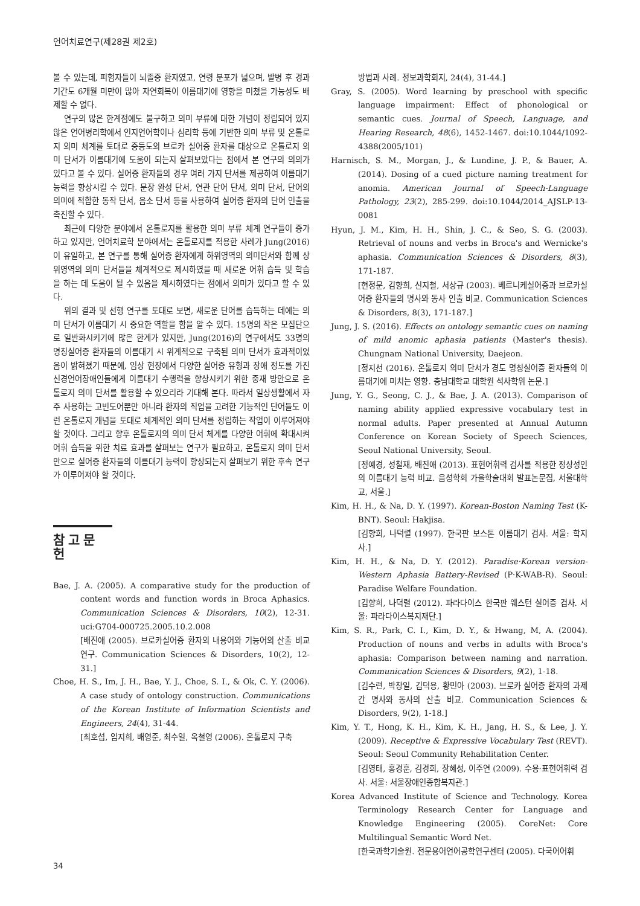언어치료연구(제28권 제2호)
볼 수 있는데, 피험자들이 뇌졸중 환자였고, 연령 분포가 넓으며, 발병 후 경과 기간도 6개월 미만이 많아 자연회복이 이름대기에 영향을 미쳤을 가능성도 배제할 수 없다.
연구의 많은 한계점에도 불구하고 의미 부류에 대한 개념이 정립되어 있지 않은 언어병리학에서 인지언어학이나 심리학 등에 기반한 의미 부류 및 온톨로지 의미 체계를 토대로 중등도의 브로카 실어증 환자를 대상으로 온톨로지 의미 단서가 이름대기에 도움이 되는지 살펴보았다는 점에서 본 연구의 의의가 있다고 볼 수 있다. 실어증 환자들의 경우 여러 가지 단서를 제공하여 이름대기 능력을 향상시킬 수 있다. 문장 완성 단서, 연관 단어 단서, 의미 단서, 단어의 의미에 적합한 동작 단서, 음소 단서 등을 사용하여 실어증 환자의 단어 인출을 촉진할 수 있다.
최근에 다양한 분야에서 온톨로지를 활용한 의미 부류 체계 연구들이 증가하고 있지만, 언어치료학 분야에서는 온톨로지를 적용한 사례가 Jung(2016)이 유일하고, 본 연구를 통해 실어증 환자에게 하위영역의 의미단서와 함께 상위영역의 의미 단서들을 체계적으로 제시하였을 때 새로운 어휘 습득 및 학습을 하는 데 도움이 될 수 있음을 제시하였다는 점에서 의미가 있다고 할 수 있다.
위의 결과 및 선행 연구를 토대로 보면, 새로운 단어를 습득하는 데에는 의미 단서가 이름대기 시 중요한 역할을 함을 알 수 있다. 15명의 작은 모집단으로 일반화시키기에 많은 한계가 있지만, Jung(2016)의 연구에서도 33명의 명칭실어증 환자들의 이름대기 시 위계적으로 구축된 의미 단서가 효과적이었음이 밝혀졌기 때문에, 임상 현장에서 다양한 실어증 유형과 장애 정도를 가진 신경언어장애인들에게 이름대기 수행력을 향상시키기 위한 중재 방안으로 온톨로지 의미 단서를 활용할 수 있으리라 기대해 본다. 따라서 일상생활에서 자주 사용하는 고빈도어뿐만 아니라 환자의 직업을 고려한 기능적인 단어들도 이런 온톨로지 개념을 토대로 체계적인 의미 단서를 정립하는 작업이 이루어져야 할 것이다. 그리고 향후 온톨로지의 의미 단서 체계를 다양한 어휘에 확대시켜 어휘 습득을 위한 치료 효과를 살펴보는 연구가 필요하고, 온톨로지 의미 단서만으로 실어증 환자들의 이름대기 능력이 향상되는지 살펴보기 위한 후속 연구가 이루어져야 할 것이다.
참고문헌
Bae, J. A. (2005). A comparative study for the production of content words and function words in Broca Aphasics. Communication Sciences & Disorders, 10(2), 12-31. uci:G704-000725.2005.10.2.008
[배진애 (2005). 브로카실어증 환자의 내용어와 기능어의 산출 비교 연구. Communication Sciences & Disorders, 10(2), 12-31.]
Choe, H. S., Im, J. H., Bae, Y. J., Choe, S. I., & Ok, C. Y. (2006). A case study of ontology construction. Communications of the Korean Institute of Information Scientists and Engineers, 24(4), 31-44.
[최호섭, 임지희, 배영준, 최수일, 옥철영 (2006). 온톨로지 구축
방법과 사례. 정보과학회지, 24(4), 31-44.]
Gray, S. (2005). Word learning by preschool with specific language impairment: Effect of phonological or semantic cues. Journal of Speech, Language, and Hearing Research, 48(6), 1452-1467. doi:10.1044/1092-4388(2005/101)
Harnisch, S. M., Morgan, J., & Lundine, J. P., & Bauer, A. (2014). Dosing of a cued picture naming treatment for anomia. American Journal of Speech-Language Pathology, 23(2), 285-299. doi:10.1044/2014_AJSLP-13-0081
Hyun, J. M., Kim, H. H., Shin, J. C., & Seo, S. G. (2003). Retrieval of nouns and verbs in Broca's and Wernicke's aphasia. Communication Sciences & Disorders, 8(3), 171-187.
[현정문, 김향희, 신지철, 서상규 (2003). 베르니케실어증과 브로카실어증 환자들의 명사와 동사 인출 비교. Communication Sciences & Disorders, 8(3), 171-187.]
Jung, J. S. (2016). Effects on ontology semantic cues on naming of mild anomic aphasia patients (Master's thesis). Chungnam National University, Daejeon.
[정지선 (2016). 온톨로지 의미 단서가 경도 명칭실어증 환자들의 이름대기에 미치는 영향. 충남대학교 대학원 석사학위 논문.]
Jung, Y. G., Seong, C. J., & Bae, J. A. (2013). Comparison of naming ability applied expressive vocabulary test in normal adults. Paper presented at Annual Autumn Conference on Korean Society of Speech Sciences, Seoul National University, Seoul.
[정예경, 성철재, 배진애 (2013). 표현어휘력 검사를 적용한 정상성인의 이름대기 능력 비교. 음성학회 가을학술대회 발표논문집, 서울대학교, 서울.]
Kim, H. H., & Na, D. Y. (1997). Korean-Boston Naming Test (K-BNT). Seoul: Hakjisa.
[김향희, 나덕렬 (1997). 한국판 보스톤 이름대기 검사. 서울: 학지사.]
Kim, H. H., & Na, D. Y. (2012). Paradise·Korean version-Western Aphasia Battery-Revised (P·K-WAB-R). Seoul: Paradise Welfare Foundation.
[김향희, 나덕렬 (2012). 파라다이스 한국판 웨스턴 실어증 검사. 서울: 파라다이스복지재단.]
Kim, S. R., Park, C. I., Kim, D. Y., & Hwang, M, A. (2004). Production of nouns and verbs in adults with Broca's aphasia: Comparison between naming and narration. Communication Sciences & Disorders, 9(2), 1-18.
[김수련, 박창일, 김덕용, 황민아 (2003). 브로카 실어증 환자의 과제간 명사와 동사의 산출 비교. Communication Sciences & Disorders, 9(2), 1-18.]
Kim, Y. T., Hong, K. H., Kim, K. H., Jang, H. S., & Lee, J. Y. (2009). Receptive & Expressive Vocabulary Test (REVT). Seoul: Seoul Community Rehabilitation Center.
[김영태, 홍경훈, 김경희, 장혜성, 이주연 (2009). 수용·표현어휘력 검사. 서울: 서울장애인종합복지관.]
Korea Advanced Institute of Science and Technology. Korea Terminology Research Center for Language and Knowledge Engineering (2005). CoreNet: Core Multilingual Semantic Word Net.
[한국과학기술원. 전문용어언어공학연구센터 (2005). 다국어어휘
34